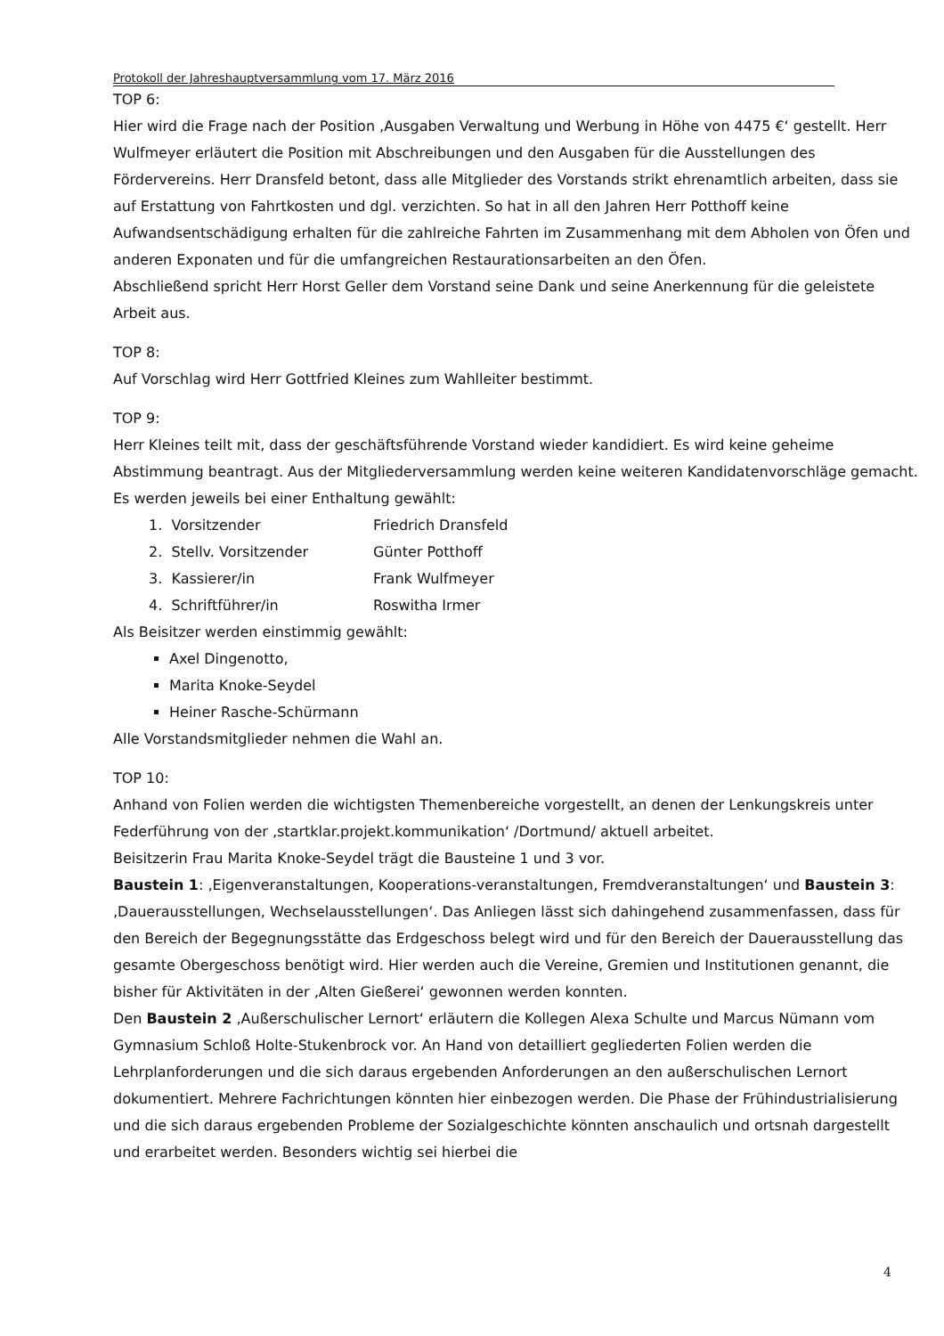Protokoll der Jahreshauptversammlung vom 17. März 2016
TOP 6:
Hier wird die Frage nach der Position ‚Ausgaben Verwaltung und Werbung in Höhe von 4475 €‘ gestellt. Herr Wulfmeyer erläutert die Position mit Abschreibungen und den Ausgaben für die Ausstellungen des Fördervereins. Herr Dransfeld betont, dass alle Mitglieder des Vorstands strikt ehrenamtlich arbeiten, dass sie auf Erstattung von Fahrtkosten und dgl. verzichten. So hat in all den Jahren Herr Potthoff keine Aufwandsentschädigung erhalten für die zahlreiche Fahrten im Zusammenhang mit dem Abholen von Öfen und anderen Exponaten und für die umfangreichen Restaurationsarbeiten an den Öfen.
Abschließend spricht Herr Horst Geller dem Vorstand seine Dank und seine Anerkennung für die geleistete Arbeit aus.
TOP 8:
Auf Vorschlag wird Herr Gottfried Kleines zum Wahlleiter bestimmt.
TOP 9:
Herr Kleines teilt mit, dass der geschäftsführende Vorstand wieder kandidiert. Es wird keine geheime Abstimmung beantragt. Aus der Mitgliederversammlung werden keine weiteren Kandidatenvorschläge gemacht.
Es werden jeweils bei einer Enthaltung gewählt:
1. Vorsitzender Friedrich Dransfeld
2. Stellv. Vorsitzender Günter Potthoff
3. Kassierer/in Frank Wulfmeyer
4. Schriftführer/in Roswitha Irmer
Als Beisitzer werden einstimmig gewählt:
Axel Dingenotto,
Marita Knoke-Seydel
Heiner Rasche-Schürmann
Alle Vorstandsmitglieder nehmen die Wahl an.
TOP 10:
Anhand von Folien werden die wichtigsten Themenbereiche vorgestellt, an denen der Lenkungskreis unter Federführung von der ‚startklar.projekt.kommunikation‘ /Dortmund/ aktuell arbeitet.
Beisitzerin Frau Marita Knoke-Seydel trägt die Bausteine 1 und 3 vor.
Baustein 1: ‚Eigenveranstaltungen, Kooperations-veranstaltungen, Fremdveranstaltungen‘ und Baustein 3: ‚Dauerausstellungen, Wechselausstellungen‘. Das Anliegen lässt sich dahingehend zusammenfassen, dass für den Bereich der Begegnungsstätte das Erdgeschoss belegt wird und für den Bereich der Dauerausstellung das gesamte Obergeschoss benötigt wird. Hier werden auch die Vereine, Gremien und Institutionen genannt, die bisher für Aktivitäten in der ‚Alten Gießerei‘ gewonnen werden konnten.
Den Baustein 2 ‚Außerschulischer Lernort‘ erläutern die Kollegen Alexa Schulte und Marcus Nümann vom Gymnasium Schloß Holte-Stukenbrock vor. An Hand von detailliert gegliederten Folien werden die Lehrplanforderungen und die sich daraus ergebenden Anforderungen an den außerschulischen Lernort dokumentiert. Mehrere Fachrichtungen könnten hier einbezogen werden. Die Phase der Frühindustrialisierung und die sich daraus ergebenden Probleme der Sozialgeschichte könnten anschaulich und ortsnah dargestellt und erarbeitet werden. Besonders wichtig sei hierbei die
4